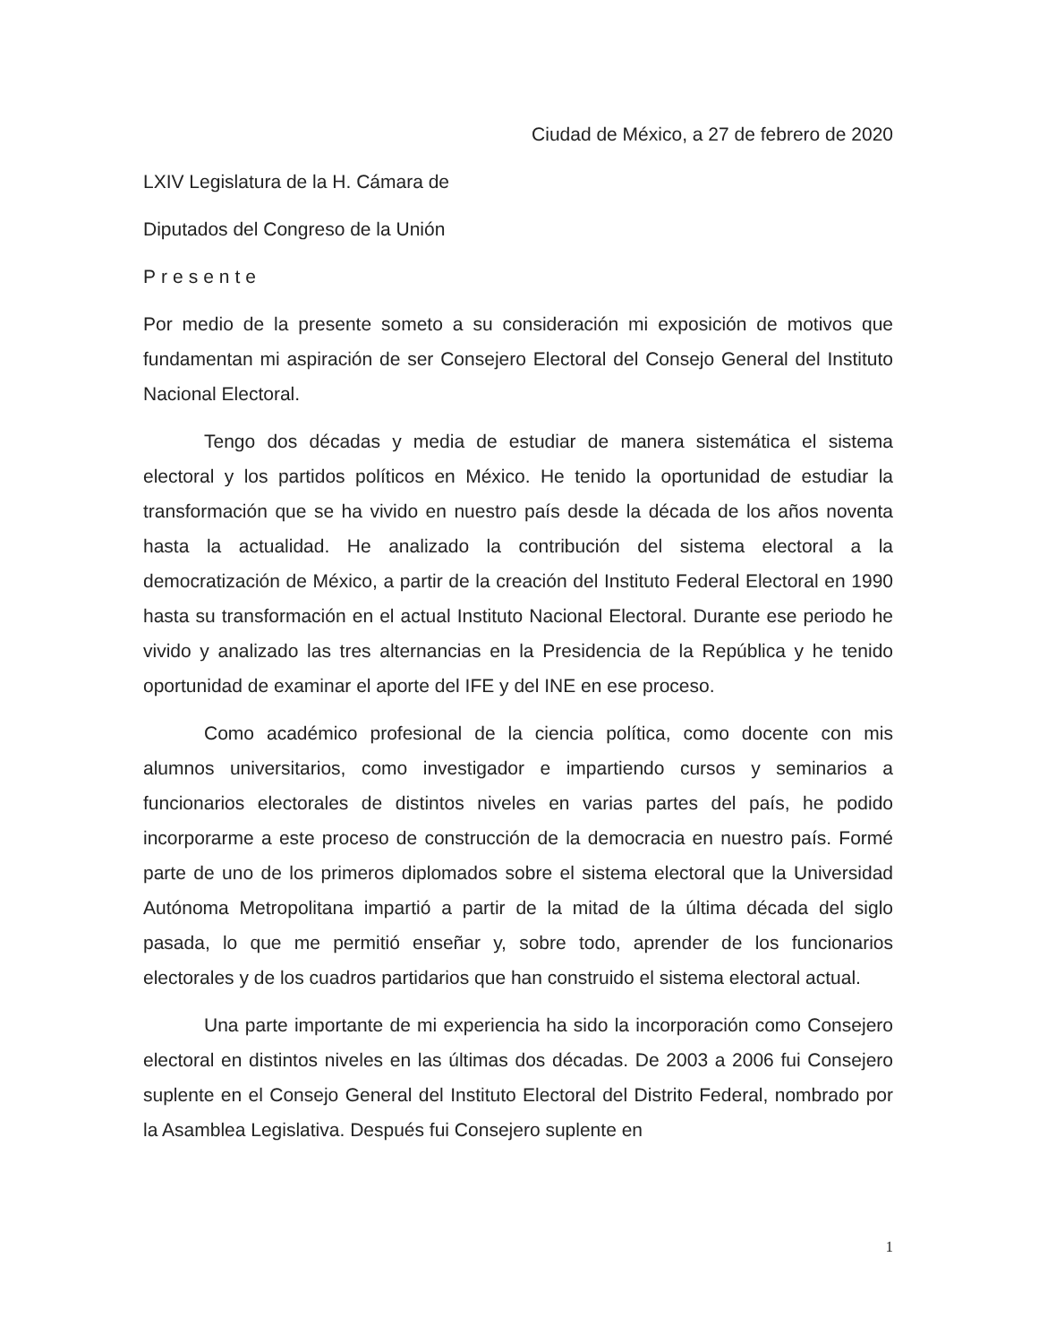Ciudad de México, a 27 de febrero de 2020
LXIV Legislatura de la H. Cámara de
Diputados del Congreso de la Unión
Presente
Por medio de la presente someto a su consideración mi exposición de motivos que fundamentan mi aspiración de ser Consejero Electoral del Consejo General del Instituto Nacional Electoral.
Tengo dos décadas y media de estudiar de manera sistemática el sistema electoral y los partidos políticos en México. He tenido la oportunidad de estudiar la transformación que se ha vivido en nuestro país desde la década de los años noventa hasta la actualidad. He analizado la contribución del sistema electoral a la democratización de México, a partir de la creación del Instituto Federal Electoral en 1990 hasta su transformación en el actual Instituto Nacional Electoral. Durante ese periodo he vivido y analizado las tres alternancias en la Presidencia de la República y he tenido oportunidad de examinar el aporte del IFE y del INE en ese proceso.
Como académico profesional de la ciencia política, como docente con mis alumnos universitarios, como investigador e impartiendo cursos y seminarios a funcionarios electorales de distintos niveles en varias partes del país, he podido incorporarme a este proceso de construcción de la democracia en nuestro país. Formé parte de uno de los primeros diplomados sobre el sistema electoral que la Universidad Autónoma Metropolitana impartió a partir de la mitad de la última década del siglo pasada, lo que me permitió enseñar y, sobre todo, aprender de los funcionarios electorales y de los cuadros partidarios que han construido el sistema electoral actual.
Una parte importante de mi experiencia ha sido la incorporación como Consejero electoral en distintos niveles en las últimas dos décadas. De 2003 a 2006 fui Consejero suplente en el Consejo General del Instituto Electoral del Distrito Federal, nombrado por la Asamblea Legislativa. Después fui Consejero suplente en
1